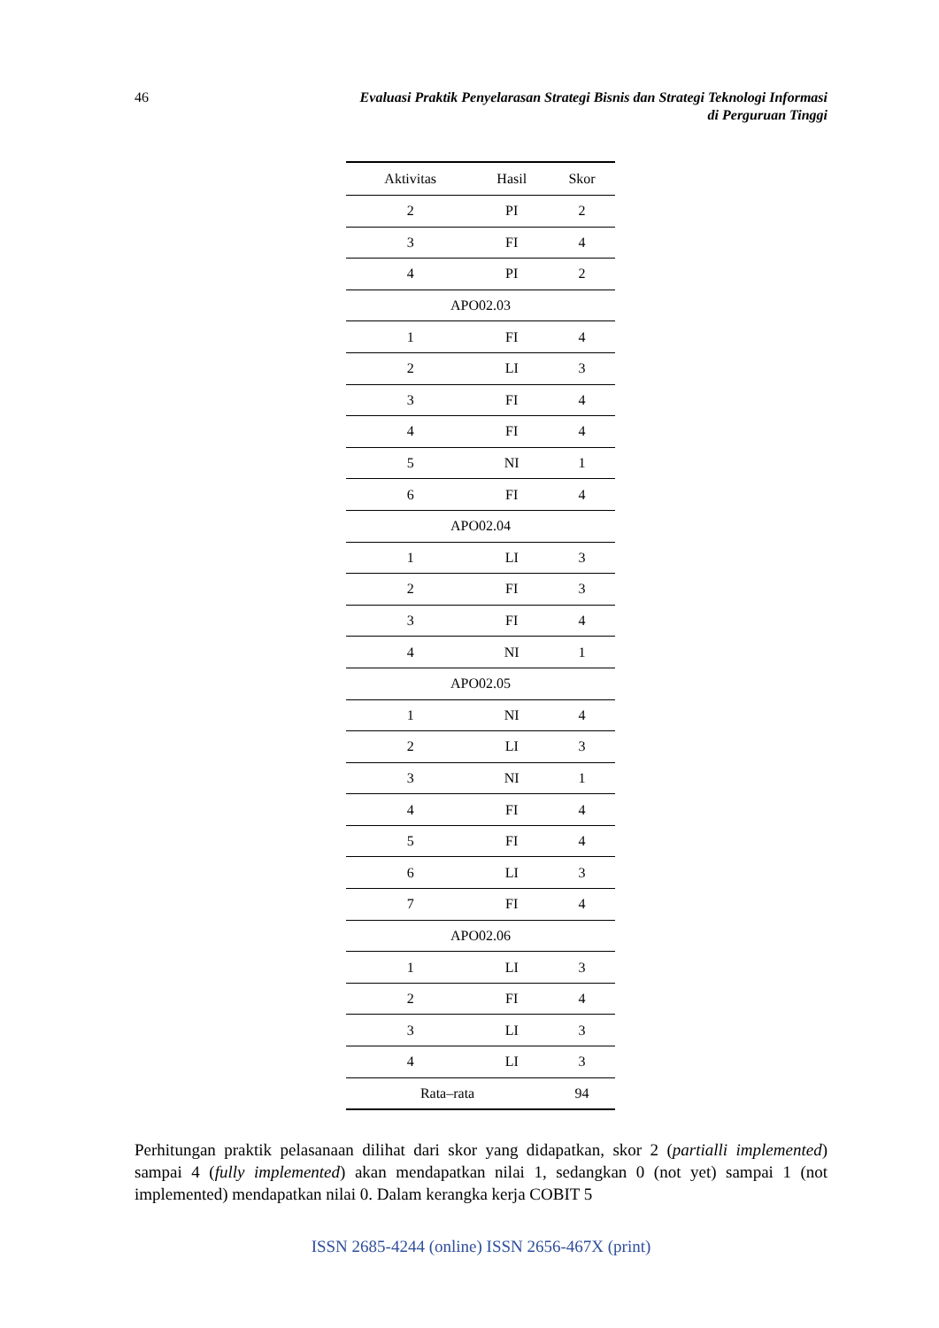46 Evaluasi Praktik Penyelarasan Strategi Bisnis dan Strategi Teknologi Informasi
di Perguruan Tinggi
| Aktivitas | Hasil | Skor |
| --- | --- | --- |
| 2 | PI | 2 |
| 3 | FI | 4 |
| 4 | PI | 2 |
| APO02.03 | | |
| 1 | FI | 4 |
| 2 | LI | 3 |
| 3 | FI | 4 |
| 4 | FI | 4 |
| 5 | NI | 1 |
| 6 | FI | 4 |
| APO02.04 | | |
| 1 | LI | 3 |
| 2 | FI | 3 |
| 3 | FI | 4 |
| 4 | NI | 1 |
| APO02.05 | | |
| 1 | NI | 4 |
| 2 | LI | 3 |
| 3 | NI | 1 |
| 4 | FI | 4 |
| 5 | FI | 4 |
| 6 | LI | 3 |
| 7 | FI | 4 |
| APO02.06 | | |
| 1 | LI | 3 |
| 2 | FI | 4 |
| 3 | LI | 3 |
| 4 | LI | 3 |
| Rata–rata | | 94 |
Perhitungan praktik pelasanaan dilihat dari skor yang didapatkan, skor 2 (partialli implemented) sampai 4 (fully implemented) akan mendapatkan nilai 1, sedangkan 0 (not yet) sampai 1 (not implemented) mendapatkan nilai 0. Dalam kerangka kerja COBIT 5
ISSN 2685-4244 (online) ISSN 2656-467X (print)